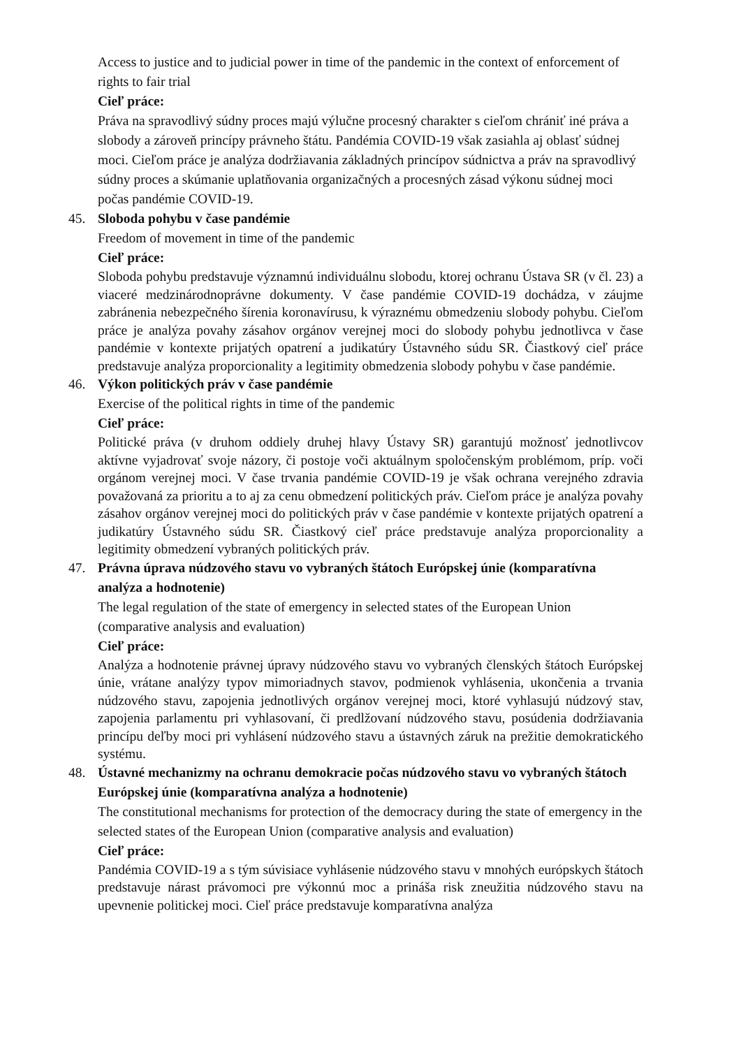Access to justice and to judicial power in time of the pandemic in the context of enforcement of rights to fair trial
Cieľ práce:
Práva na spravodlivý súdny proces majú výlučne procesný charakter s cieľom chrániť iné práva a slobody a zároveň princípy právneho štátu. Pandémia COVID-19 však zasiahla aj oblasť súdnej moci. Cieľom práce je analýza dodržiavania základných princípov súdnictva a práv na spravodlivý súdny proces a skúmanie uplatňovania organizačných a procesných zásad výkonu súdnej moci počas pandémie COVID-19.
45. Sloboda pohybu v čase pandémie
Freedom of movement in time of the pandemic
Cieľ práce:
Sloboda pohybu predstavuje významnú individuálnu slobodu, ktorej ochranu Ústava SR (v čl. 23) a viaceré medzinárodnoprávne dokumenty. V čase pandémie COVID-19 dochádza, v záujme zabránenia nebezpečného šírenia koronavírusu, k výraznému obmedzeniu slobody pohybu. Cieľom práce je analýza povahy zásahov orgánov verejnej moci do slobody pohybu jednotlivca v čase pandémie v kontexte prijatých opatrení a judikatúry Ústavného súdu SR. Čiastkový cieľ práce predstavuje analýza proporcionality a legitimity obmedzenia slobody pohybu v čase pandémie.
46. Výkon politických práv v čase pandémie
Exercise of the political rights in time of the pandemic
Cieľ práce:
Politické práva (v druhom oddiely druhej hlavy Ústavy SR) garantujú možnosť jednotlivcov aktívne vyjadrovať svoje názory, či postoje voči aktuálnym spoločenským problémom, príp. voči orgánom verejnej moci. V čase trvania pandémie COVID-19 je však ochrana verejného zdravia považovaná za prioritu a to aj za cenu obmedzení politických práv. Cieľom práce je analýza povahy zásahov orgánov verejnej moci do politických práv v čase pandémie v kontexte prijatých opatrení a judikatúry Ústavného súdu SR. Čiastkový cieľ práce predstavuje analýza proporcionality a legitimity obmedzení vybraných politických práv.
47. Právna úprava núdzového stavu vo vybraných štátoch Európskej únie (komparatívna analýza a hodnotenie)
The legal regulation of the state of emergency in selected states of the European Union (comparative analysis and evaluation)
Cieľ práce:
Analýza a hodnotenie právnej úpravy núdzového stavu vo vybraných členských štátoch Európskej únie, vrátane analýzy typov mimoriadnych stavov, podmienok vyhlásenia, ukončenia a trvania núdzového stavu, zapojenia jednotlivých orgánov verejnej moci, ktoré vyhlasujú núdzový stav, zapojenia parlamentu pri vyhlasovaní, či predlžovaní núdzového stavu, posúdenia dodržiavania princípu deľby moci pri vyhlásení núdzového stavu a ústavných záruk na prežitie demokratického systému.
48. Ústavné mechanizmy na ochranu demokracie počas núdzového stavu vo vybraných štátoch Európskej únie (komparatívna analýza a hodnotenie)
The constitutional mechanisms for protection of the democracy during the state of emergency in the selected states of the European Union (comparative analysis and evaluation)
Cieľ práce:
Pandémia COVID-19 a s tým súvisiace vyhlásenie núdzového stavu v mnohých európskych štátoch predstavuje nárast právomoci pre výkonnú moc a prináša risk zneužitia núdzového stavu na upevnenie politickej moci. Cieľ práce predstavuje komparatívna analýza